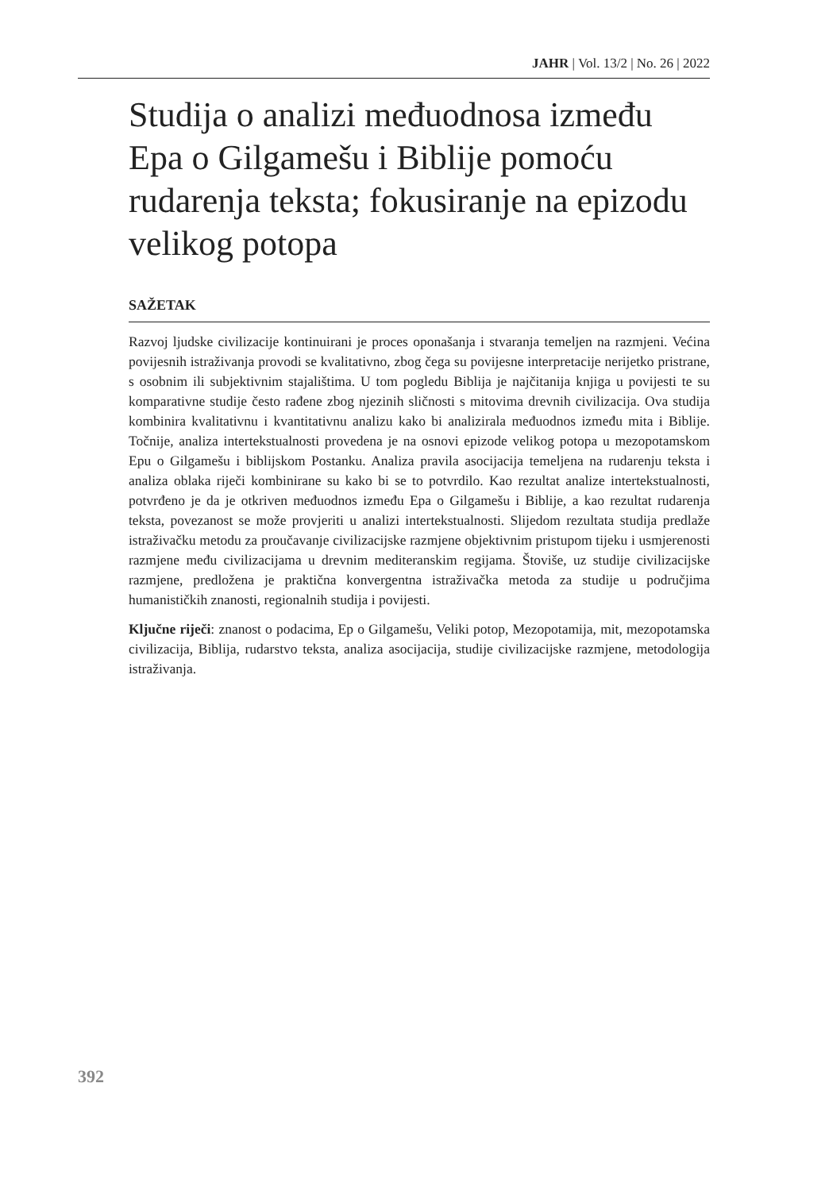JAHR | Vol. 13/2 | No. 26 | 2022
Studija o analizi međuodnosa između Epa o Gilgamešu i Biblije pomoću rudarenja teksta; fokusiranje na epizodu velikog potopa
SAŽETAK
Razvoj ljudske civilizacije kontinuirani je proces oponašanja i stvaranja temeljen na razmjeni. Većina povijesnih istraživanja provodi se kvalitativno, zbog čega su povijesne interpretacije nerijetko pristrane, s osobnim ili subjektivnim stajalištima. U tom pogledu Biblija je najčitanija knjiga u povijesti te su komparativne studije često rađene zbog njezinih sličnosti s mitovima drevnih civilizacija. Ova studija kombinira kvalitativnu i kvantitativnu analizu kako bi analizirala međuodnos između mita i Biblije. Točnije, analiza intertekstualnosti provedena je na osnovi epizode velikog potopa u mezopotamskom Epu o Gilgamešu i biblijskom Postanku. Analiza pravila asocijacija temeljena na rudarenju teksta i analiza oblaka riječi kombinirane su kako bi se to potvrdilo. Kao rezultat analize intertekstualnosti, potvrđeno je da je otkriven međuodnos između Epa o Gilgamešu i Biblije, a kao rezultat rudarenja teksta, povezanost se može provjeriti u analizi intertekstualnosti. Slijedom rezultata studija predlaže istraživačku metodu za proučavanje civilizacijske razmjene objektivnim pristupom tijeku i usmjerenosti razmjene među civilizacijama u drevnim mediteranskim regijama. Štoviše, uz studije civilizacijske razmjene, predložena je praktična konvergentna istraživačka metoda za studije u područjima humanističkih znanosti, regionalnih studija i povijesti.
Ključne riječi: znanost o podacima, Ep o Gilgamešu, Veliki potop, Mezopotamija, mit, mezopotamska civilizacija, Biblija, rudarstvo teksta, analiza asocijacija, studije civilizacijske razmjene, metodologija istraživanja.
392